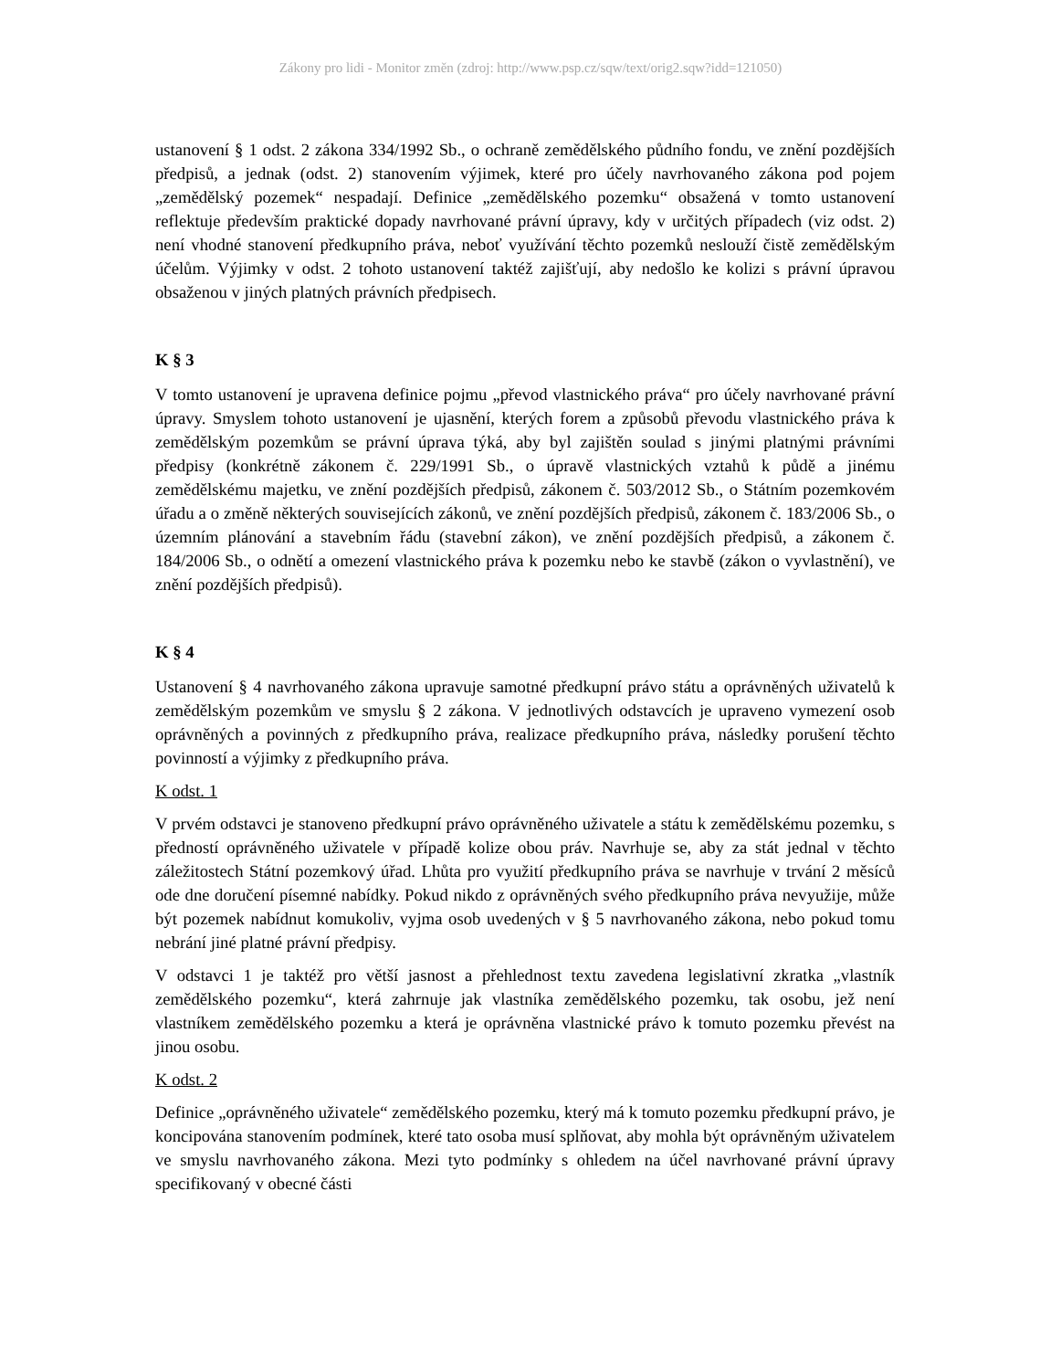Zákony pro lidi - Monitor změn (zdroj: http://www.psp.cz/sqw/text/orig2.sqw?idd=121050)
ustanovení § 1 odst. 2 zákona 334/1992 Sb., o ochraně zemědělského půdního fondu, ve znění pozdějších předpisů, a jednak (odst. 2) stanovením výjimek, které pro účely navrhovaného zákona pod pojem „zemědělský pozemek“ nespadají. Definice „zemědělského pozemku“ obsažená v tomto ustanovení reflektuje především praktické dopady navrhované právní úpravy, kdy v určitých případech (viz odst. 2) není vhodné stanovení předkupního práva, neboť využívání těchto pozemků neslouží čistě zemědělským účelům. Výjimky v odst. 2 tohoto ustanovení taktéž zajišťují, aby nedošlo ke kolizi s právní úpravou obsaženou v jiných platných právních předpisech.
K § 3
V tomto ustanovení je upravena definice pojmu „převod vlastnického práva“ pro účely navrhované právní úpravy. Smyslem tohoto ustanovení je ujasnění, kterých forem a způsobů převodu vlastnického práva k zemědělským pozemkům se právní úprava týká, aby byl zajištěn soulad s jinými platnými právními předpisy (konkrétně zákonem č. 229/1991 Sb., o úpravě vlastnických vztahů k půdě a jinému zemědělskému majetku, ve znění pozdějších předpisů, zákonem č. 503/2012 Sb., o Státním pozemkovém úřadu a o změně některých souvisejících zákonů, ve znění pozdějších předpisů, zákonem č. 183/2006 Sb., o územním plánování a stavebním řádu (stavební zákon), ve znění pozdějších předpisů, a zákonem č. 184/2006 Sb., o odnětí a omezení vlastnického práva k pozemku nebo ke stavbě (zákon o vyvlastnění), ve znění pozdějších předpisů).
K § 4
Ustanovení § 4 navrhovaného zákona upravuje samotné předkupní právo státu a oprávněných uživatelů k zemědělským pozemkům ve smyslu § 2 zákona. V jednotlivých odstavcích je upraveno vymezení osob oprávněných a povinných z předkupního práva, realizace předkupního práva, následky porušení těchto povinností a výjimky z předkupního práva.
K odst. 1
V prvém odstavci je stanoveno předkupní právo oprávněného uživatele a státu k zemědělskému pozemku, s předností oprávněného uživatele v případě kolize obou práv. Navrhuje se, aby za stát jednal v těchto záležitostech Státní pozemkový úřad. Lhůta pro využití předkupního práva se navrhuje v trvání 2 měsíců ode dne doručení písemné nabídky. Pokud nikdo z oprávněných svého předkupního práva nevyužije, může být pozemek nabídnut komukoliv, vyjma osob uvedených v § 5 navrhovaného zákona, nebo pokud tomu nebrání jiné platné právní předpisy.
V odstavci 1 je taktéž pro větší jasnost a přehlednost textu zavedena legislativní zkratka „vlastník zemědělského pozemku“, která zahrnuje jak vlastníka zemědělského pozemku, tak osobu, jež není vlastníkem zemědělského pozemku a která je oprávněna vlastnické právo k tomuto pozemku převést na jinou osobu.
K odst. 2
Definice „oprávněného uživatele“ zemědělského pozemku, který má k tomuto pozemku předkupní právo, je koncipována stanovením podmínek, které tato osoba musí splňovat, aby mohla být oprávněným uživatelem ve smyslu navrhovaného zákona. Mezi tyto podmínky s ohledem na účel navrhované právní úpravy specifikovaný v obecné části